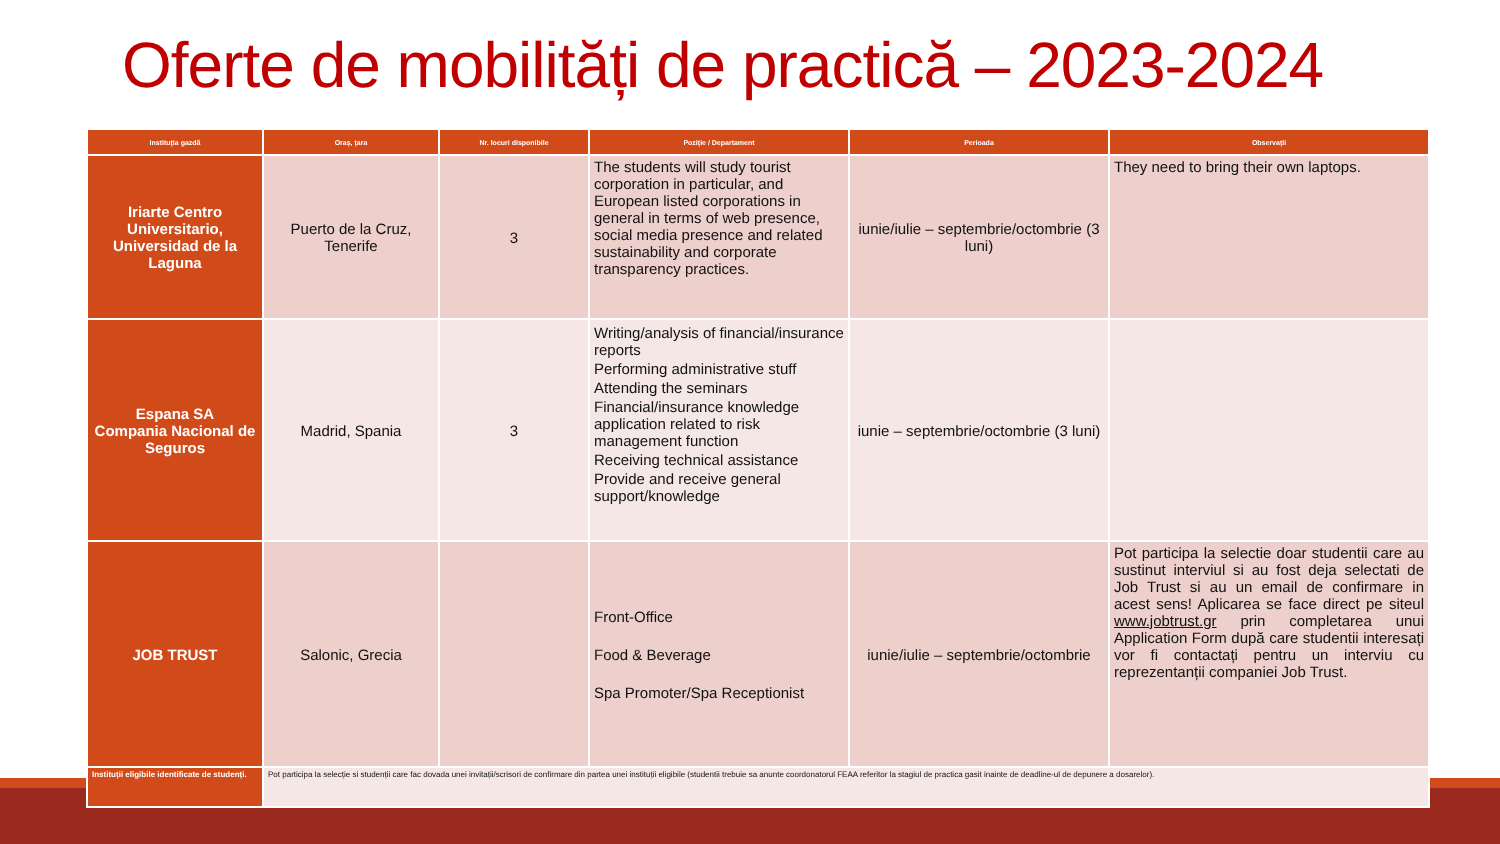Oferte de mobilități de practică – 2023-2024
| Instituția gazdă | Oraș, țara | Nr. locuri disponibile | Poziție / Departament | Perioada | Observații |
| --- | --- | --- | --- | --- | --- |
| Iriarte Centro Universitario, Universidad de la Laguna | Puerto de la Cruz, Tenerife | 3 | The students will study tourist corporation in particular, and European listed corporations in general in terms of web presence, social media presence and related sustainability and corporate transparency practices. | iunie/iulie – septembrie/octombrie (3 luni) | They need to bring their own laptops. |
| Espana SA Compania Nacional de Seguros | Madrid, Spania | 3 | Writing/analysis of financial/insurance reports Performing administrative stuff Attending the seminars Financial/insurance knowledge application related to risk management function Receiving technical assistance Provide and receive general support/knowledge | iunie – septembrie/octombrie (3 luni) | |
| JOB TRUST | Salonic, Grecia | | Front-Office Food & Beverage Spa Promoter/Spa Receptionist | iunie/iulie – septembrie/octombrie | Pot participa la selectie doar studentii care au sustinut interviul si au fost deja selectati de Job Trust si au un email de confirmare in acest sens! Aplicarea se face direct pe siteul www.jobtrust.gr prin completarea unui Application Form după care studentii interesați vor fi contactați pentru un interviu cu reprezentanții companiei Job Trust. |
| Instituții eligibile identificate de studenți. | Pot participa la selecție si studenții care fac dovada unei invitații/scrisori de confirmare din partea unei instituții eligibile (studentii trebuie sa anunte coordonatorul FEAA referitor la stagiul de practica gasit inainte de deadline-ul de depunere a dosarelor). | | | | |